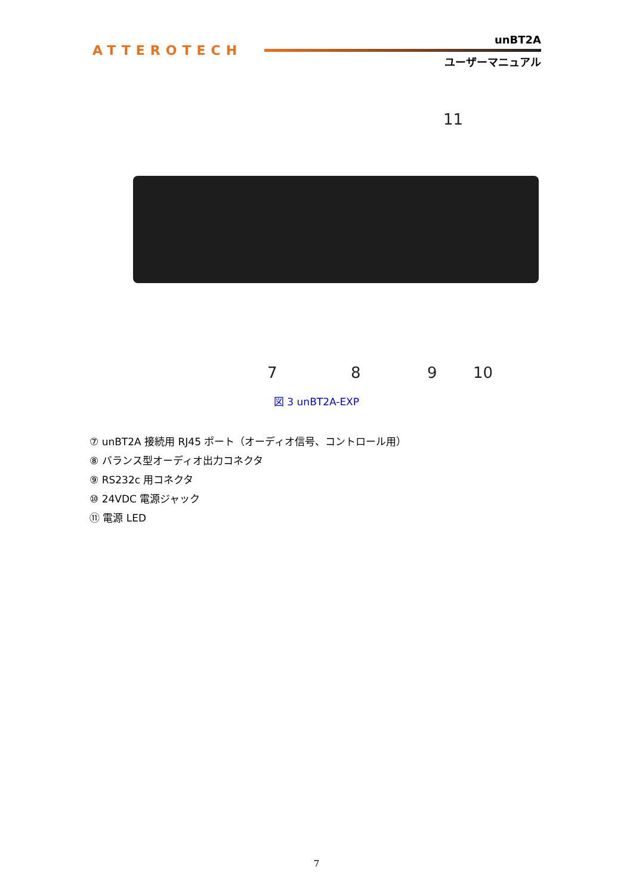ATTEROTECH
unBT2A
ユーザーマニュアル
11
7 8 9 10
図 3 unBT2A-EXP
⑦ unBT2A 接続用 RJ45 ポート（オーディオ信号、コントロール用）
⑧ バランス型オーディオ出力コネクタ
⑨ RS232c 用コネクタ
⑩ 24VDC 電源ジャック
⑪ 電源 LED
7